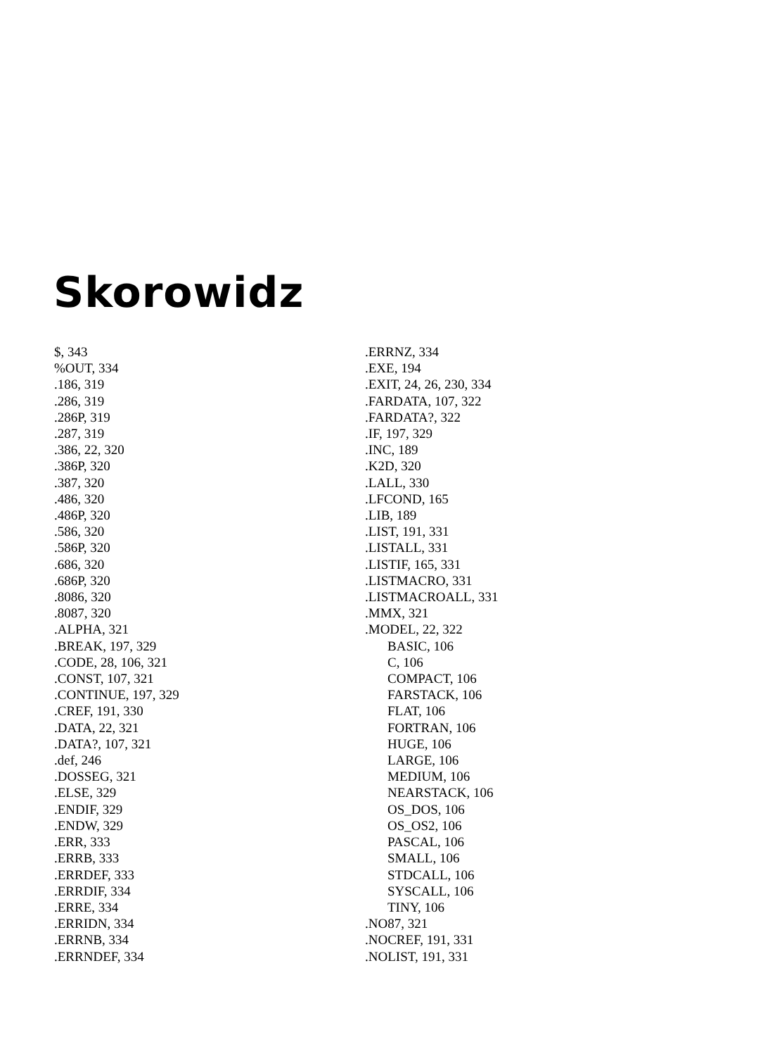Skorowidz
$, 343
%OUT, 334
.186, 319
.286, 319
.286P, 319
.287, 319
.386, 22, 320
.386P, 320
.387, 320
.486, 320
.486P, 320
.586, 320
.586P, 320
.686, 320
.686P, 320
.8086, 320
.8087, 320
.ALPHA, 321
.BREAK, 197, 329
.CODE, 28, 106, 321
.CONST, 107, 321
.CONTINUE, 197, 329
.CREF, 191, 330
.DATA, 22, 321
.DATA?, 107, 321
.def, 246
.DOSSEG, 321
.ELSE, 329
.ENDIF, 329
.ENDW, 329
.ERR, 333
.ERRB, 333
.ERRDEF, 333
.ERRDIF, 334
.ERRE, 334
.ERRIDN, 334
.ERRNB, 334
.ERRNDEF, 334
.ERRNZ, 334
.EXE, 194
.EXIT, 24, 26, 230, 334
.FARDATA, 107, 322
.FARDATA?, 322
.IF, 197, 329
.INC, 189
.K2D, 320
.LALL, 330
.LFCOND, 165
.LIB, 189
.LIST, 191, 331
.LISTALL, 331
.LISTIF, 165, 331
.LISTMACRO, 331
.LISTMACROALL, 331
.MMX, 321
.MODEL, 22, 322
BASIC, 106
C, 106
COMPACT, 106
FARSTACK, 106
FLAT, 106
FORTRAN, 106
HUGE, 106
LARGE, 106
MEDIUM, 106
NEARSTACK, 106
OS_DOS, 106
OS_OS2, 106
PASCAL, 106
SMALL, 106
STDCALL, 106
SYSCALL, 106
TINY, 106
.NO87, 321
.NOCREF, 191, 331
.NOLIST, 191, 331